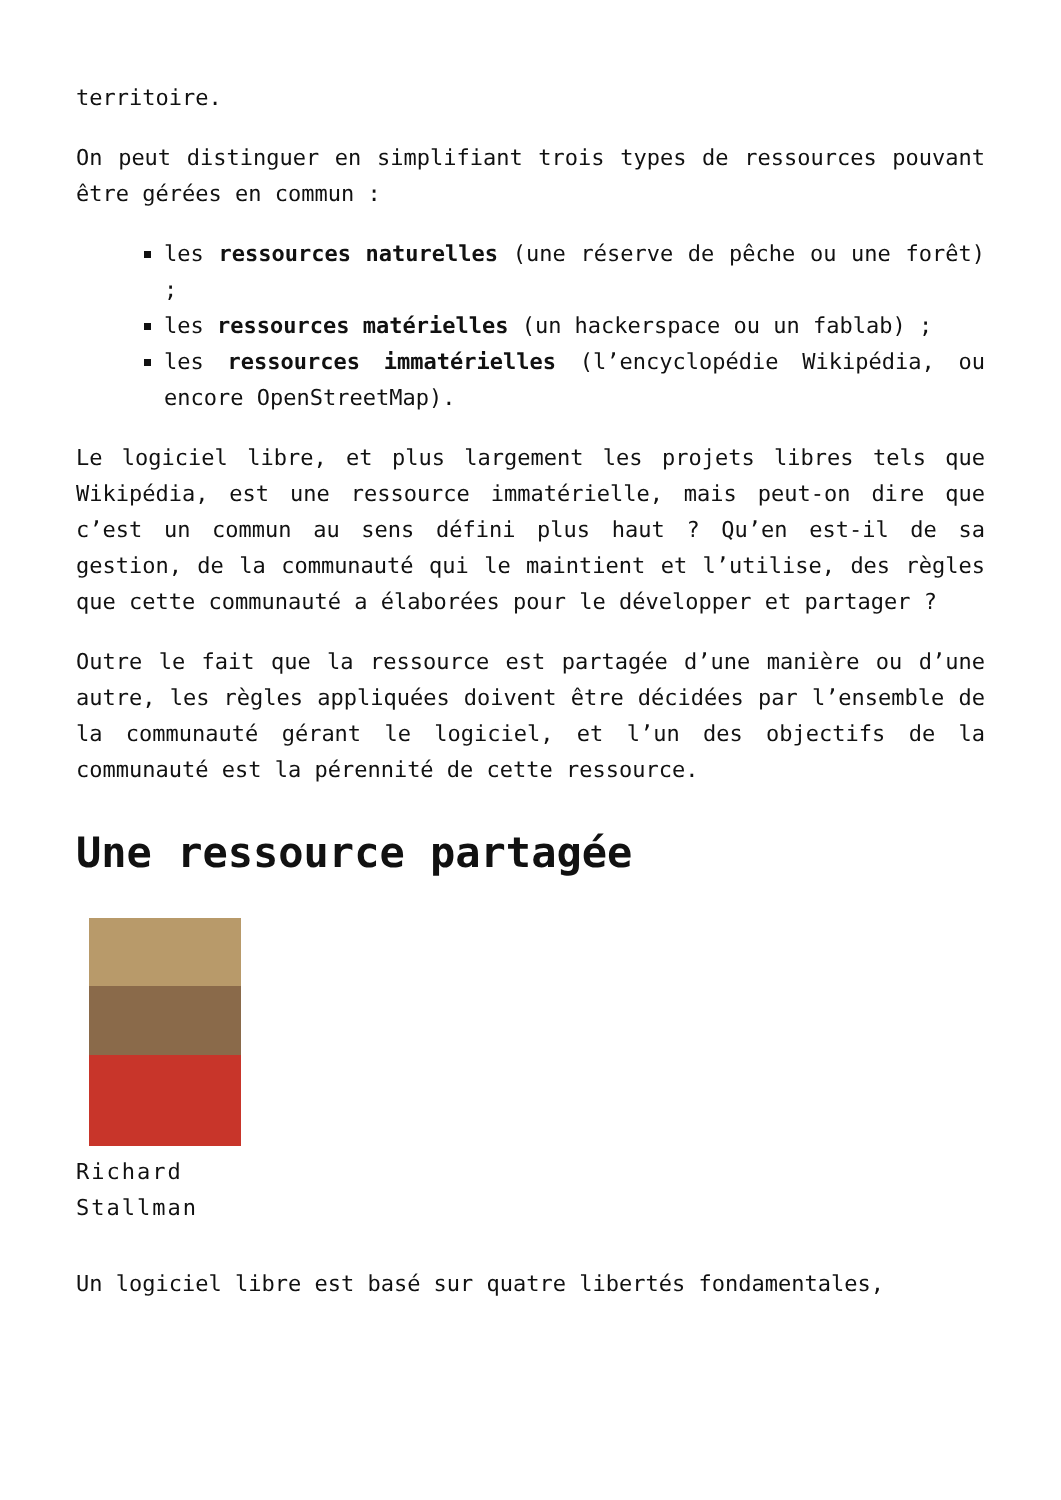territoire.
On peut distinguer en simplifiant trois types de ressources pouvant être gérées en commun :
les ressources naturelles (une réserve de pêche ou une forêt) ;
les ressources matérielles (un hackerspace ou un fablab) ;
les ressources immatérielles (l’encyclopédie Wikipédia, ou encore OpenStreetMap).
Le logiciel libre, et plus largement les projets libres tels que Wikipédia, est une ressource immatérielle, mais peut-on dire que c’est un commun au sens défini plus haut ? Qu’en est-il de sa gestion, de la communauté qui le maintient et l’utilise, des règles que cette communauté a élaborées pour le développer et partager ?
Outre le fait que la ressource est partagée d’une manière ou d’une autre, les règles appliquées doivent être décidées par l’ensemble de la communauté gérant le logiciel, et l’un des objectifs de la communauté est la pérennité de cette ressource.
Une ressource partagée
Richard
Stallman
Un logiciel libre est basé sur quatre libertés fondamentales,